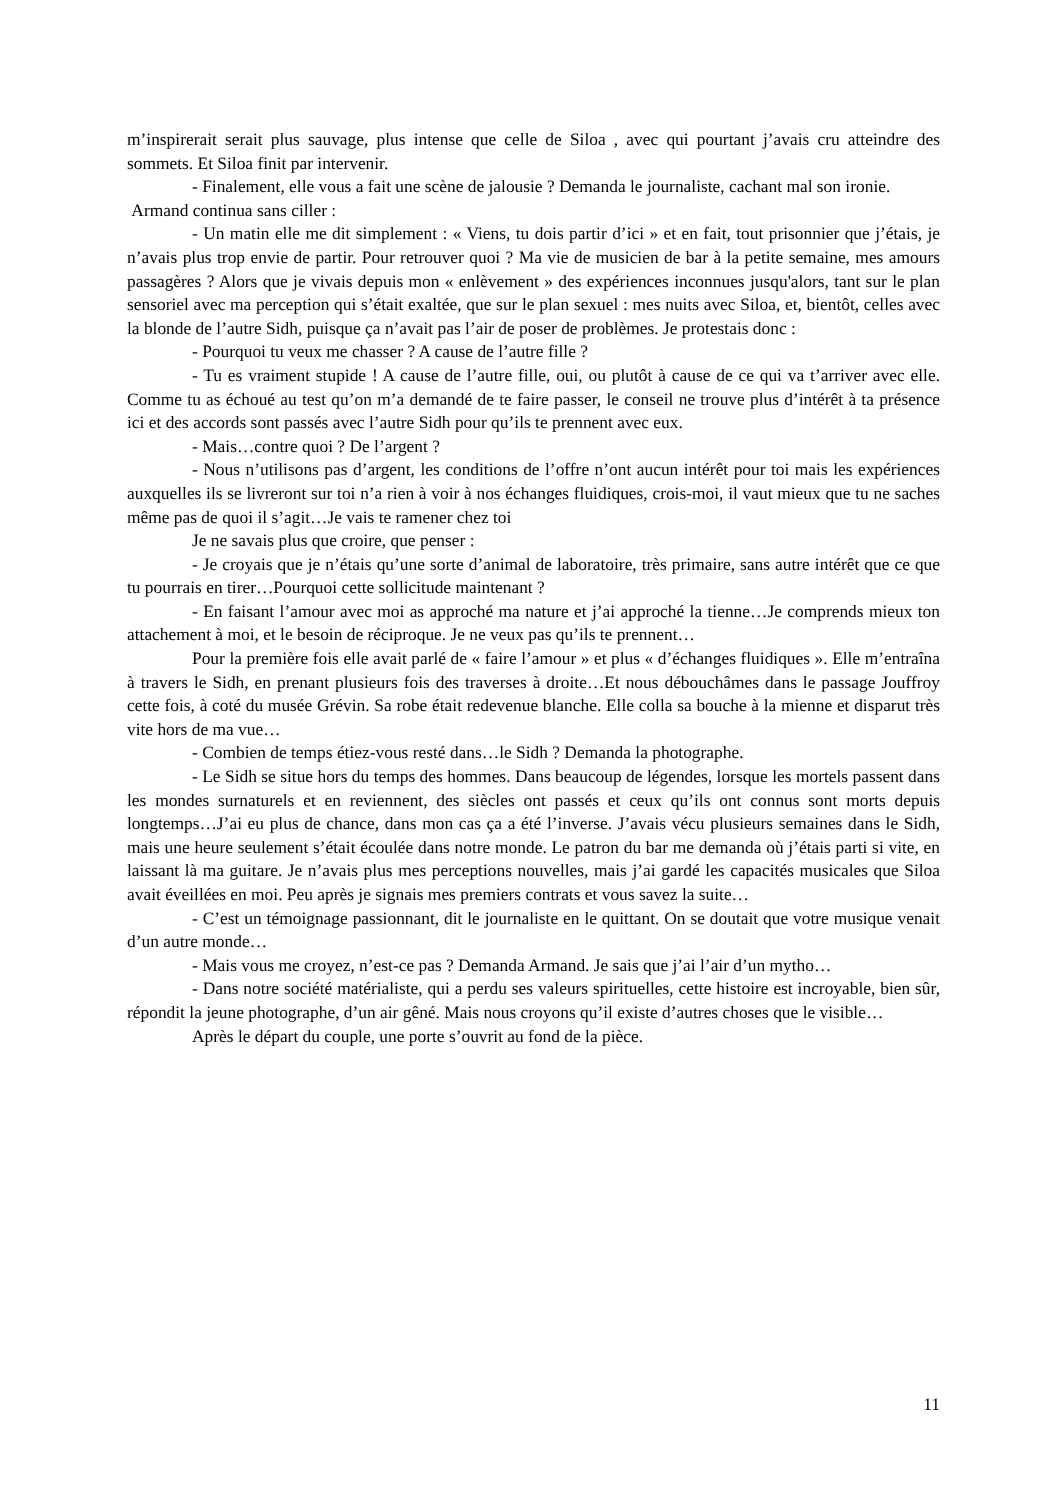m’inspirerait serait plus sauvage, plus intense que celle de Siloa , avec qui pourtant j’avais cru atteindre des sommets. Et Siloa finit par intervenir.
- Finalement, elle vous a fait une scène de jalousie ? Demanda le journaliste, cachant mal son ironie.
Armand continua sans ciller :
- Un matin elle me dit simplement : « Viens, tu dois partir d’ici » et en fait, tout prisonnier que j’étais, je n’avais plus trop envie de partir. Pour retrouver quoi ? Ma vie de musicien de bar à la petite semaine, mes amours passagères ? Alors que je vivais depuis mon « enlèvement » des expériences inconnues jusqu'alors, tant sur le plan sensoriel avec ma perception qui s’était exaltée, que sur le plan sexuel : mes nuits avec Siloa, et, bientôt, celles avec la blonde de l’autre Sidh, puisque ça n’avait pas l’air de poser de problèmes. Je protestais donc :
- Pourquoi tu veux me chasser ? A cause de l’autre fille ?
- Tu es vraiment stupide ! A cause de l’autre fille, oui, ou plutôt à cause de ce qui va t’arriver avec elle. Comme tu as échoué au test qu’on m’a demandé de te faire passer, le conseil ne trouve plus d’intérêt à ta présence ici et des accords sont passés avec l’autre Sidh pour qu’ils te prennent avec eux.
- Mais…contre quoi ? De l’argent ?
- Nous n’utilisons pas d’argent, les conditions de l’offre n’ont aucun intérêt pour toi mais les expériences auxquelles ils se livreront sur toi n’a rien à voir à nos échanges fluidiques, crois-moi, il vaut mieux que tu ne saches même pas de quoi il s’agit…Je vais te ramener chez toi
Je ne savais plus que croire, que penser :
- Je croyais que je n’étais qu’une sorte d’animal de laboratoire, très primaire, sans autre intérêt que ce que tu pourrais en tirer…Pourquoi cette sollicitude maintenant ?
- En faisant l’amour avec moi as approché ma nature et j’ai approché la tienne…Je comprends mieux ton attachement à moi, et le besoin de réciproque. Je ne veux pas qu’ils te prennent…
Pour la première fois elle avait parlé de « faire l’amour » et plus « d’échanges fluidiques ». Elle m’entraîna à travers le Sidh, en prenant plusieurs fois des traverses à droite…Et nous débouchâmes dans le passage Jouffroy cette fois, à coté du musée Grévin. Sa robe était redevenue blanche. Elle colla sa bouche à la mienne et disparut très vite hors de ma vue…
- Combien de temps étiez-vous resté dans…le Sidh ? Demanda la photographe.
- Le Sidh se situe hors du temps des hommes. Dans beaucoup de légendes, lorsque les mortels passent dans les mondes surnaturels et en reviennent, des siècles ont passés et ceux qu’ils ont connus sont morts depuis longtemps…J’ai eu plus de chance, dans mon cas ça a été l’inverse. J’avais vécu plusieurs semaines dans le Sidh, mais une heure seulement s’était écoulée dans notre monde. Le patron du bar me demanda où j’étais parti si vite, en laissant là ma guitare. Je n’avais plus mes perceptions nouvelles, mais j’ai gardé les capacités musicales que Siloa avait éveillées en moi. Peu après je signais mes premiers contrats et vous savez la suite…
- C’est un témoignage passionnant, dit le journaliste en le quittant. On se doutait que votre musique venait d’un autre monde…
- Mais vous me croyez, n’est-ce pas ? Demanda Armand. Je sais que j’ai l’air d’un mytho…
- Dans notre société matérialiste, qui a perdu ses valeurs spirituelles, cette histoire est incroyable, bien sûr, répondit la jeune photographe, d’un air gêné. Mais nous croyons qu’il existe d’autres choses que le visible…
Après le départ du couple, une porte s’ouvrit au fond de la pièce.
11